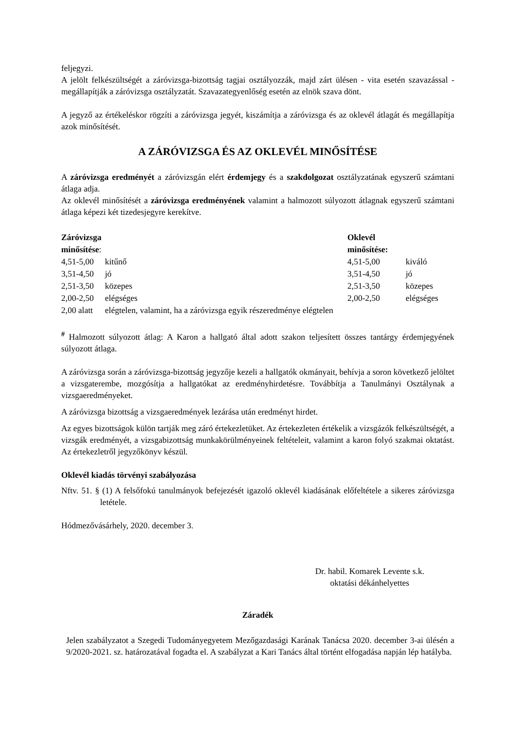feljegyzi.
A jelölt felkészültségét a záróvizsga-bizottság tagjai osztályozzák, majd zárt ülésen - vita esetén szavazással - megállapítják a záróvizsga osztályzatát. Szavazategyenlőség esetén az elnök szava dönt.
A jegyző az értékeléskor rögzíti a záróvizsga jegyét, kiszámítja a záróvizsga és az oklevél átlagát és megállapítja azok minősítését.
A ZÁRÓVIZSGA ÉS AZ OKLEVÉL MINŐSÍTÉSE
A záróvizsga eredményét a záróvizsgán elért érdemjegy és a szakdolgozat osztályzatának egyszerű számtani átlaga adja.
Az oklevél minősítését a záróvizsga eredményének valamint a halmozott súlyozott átlagnak egyszerű számtani átlaga képezi két tizedesjegyre kerekítve.
| Záróvizsga minősítése : | | Oklevél minősítése: | |
| 4,51-5,00 | kitűnő | 4,51-5,00 | kiváló |
| 3,51-4,50 | jó | 3,51-4,50 | jó |
| 2,51-3,50 | közepes | 2,51-3,50 | közepes |
| 2,00-2,50 | elégséges | 2,00-2,50 | elégséges |
| 2,00 alatt | elégtelen, valamint, ha a záróvizsga egyik részeredménye elégtelen | | |
<sup>#</sup> Halmozott súlyozott átlag: A Karon a hallgató által adott szakon teljesített összes tantárgy érdemjegyének súlyozott átlaga.
A záróvizsga során a záróvizsga-bizottság jegyzője kezeli a hallgatók okmányait, behívja a soron következő jelöltet a vizsgaterembe, mozgósítja a hallgatókat az eredményhirdetésre. Továbbítja a Tanulmányi Osztálynak a vizsgaeredményeket.
A záróvizsga bizottság a vizsgaeredmények lezárása után eredményt hirdet.
Az egyes bizottságok külön tartják meg záró értekezletüket. Az értekezleten értékelik a vizsgázók felkészültségét, a vizsgák eredményét, a vizsgabizottság munkakörülményeinek feltételeit, valamint a karon folyó szakmai oktatást. Az értekezletről jegyzőkönyv készül.
Oklevél kiadás törvényi szabályozása
Nftv. 51. § (1) A felsőfokú tanulmányok befejezését igazoló oklevél kiadásának előfeltétele a sikeres záróvizsga letétele.
Hódmezővásárhely, 2020. december 3.
Dr. habil. Komarek Levente s.k.
oktatási dékánhelyettes
Záradék
Jelen szabályzatot a Szegedi Tudományegyetem Mezőgazdasági Karának Tanácsa 2020. december 3-ai ülésén a 9/2020-2021. sz. határozatával fogadta el. A szabályzat a Kari Tanács által történt elfogadása napján lép hatályba.